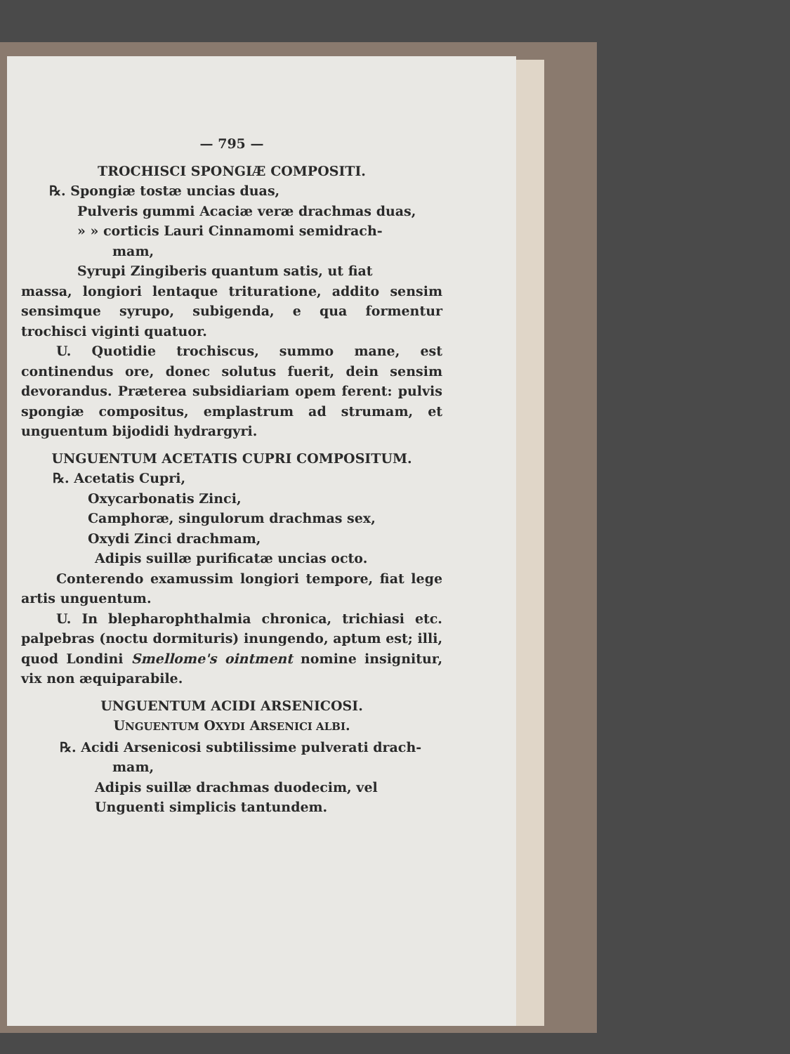— 795 —
TROCHISCI SPONGIÆ COMPOSITI.
℞. Spongiæ tostæ uncias duas,
Pulveris gummi Acaciæ veræ drachmas duas,
» » corticis Lauri Cinnamomi semidrach-
mam,
Syrupi Zingiberis quantum satis, ut fiat
massa, longiori lentaque trituratione, addito sensim sensimque syrupo, subigenda, e qua formentur trochisci viginti quatuor.
U. Quotidie trochiscus, summo mane, est continendus ore, donec solutus fuerit, dein sensim devorandus. Præterea subsidiariam opem ferent: pulvis spongiæ compositus, emplastrum ad strumam, et unguentum bijodidi hydrargyri.
UNGUENTUM ACETATIS CUPRI COMPOSITUM.
℞. Acetatis Cupri,
Oxycarbonatis Zinci,
Camphoræ, singulorum drachmas sex,
Oxydi Zinci drachmam,
Adipis suillæ purificatæ uncias octo.
Conterendo examussim longiori tempore, fiat lege artis unguentum.
U. In blepharophthalmia chronica, trichiasi etc. palpebras (noctu dormituris) inungendo, aptum est; illi, quod Londini Smellome's ointment nomine insignitur, vix non æquiparabile.
UNGUENTUM ACIDI ARSENICOSI.
UNGUENTUM OXYDI ARSENICI ALBI.
℞. Acidi Arsenicosi subtilissime pulverati drach-
mam,
Adipis suillæ drachmas duodecim, vel
Unguenti simplicis tantundem.